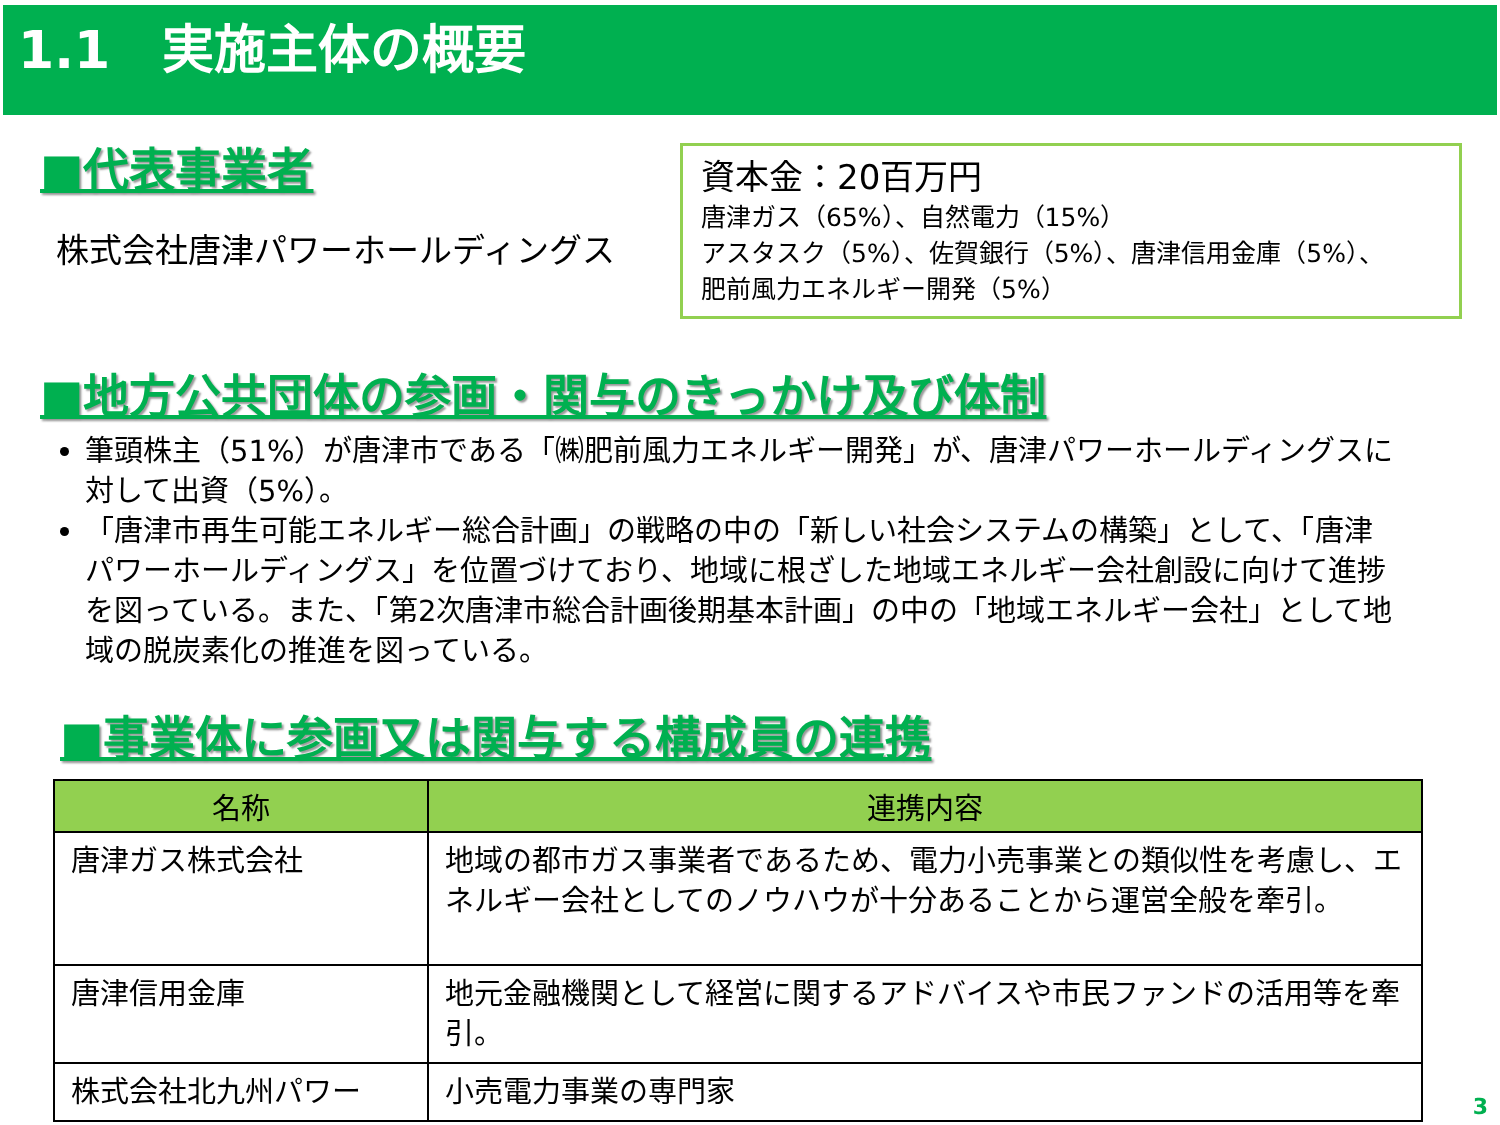1.1　実施主体の概要
■代表事業者
株式会社唐津パワーホールディングス
資本金：20百万円
唐津ガス（65%）、自然電力（15%）
アスタスク（5%）、佐賀銀行（5%）、唐津信用金庫（5%）、
肥前風力エネルギー開発（5%）
■地方公共団体の参画・関与のきっかけ及び体制
筆頭株主（51%）が唐津市である「㈱肥前風力エネルギー開発」が、唐津パワーホールディングスに対して出資（5%）。
「唐津市再生可能エネルギー総合計画」の戦略の中の「新しい社会システムの構築」として、「唐津パワーホールディングス」を位置づけており、地域に根ざした地域エネルギー会社創設に向けて進捗を図っている。また、「第2次唐津市総合計画後期基本計画」の中の「地域エネルギー会社」として地域の脱炭素化の推進を図っている。
■事業体に参画又は関与する構成員の連携
| 名称 | 連携内容 |
| --- | --- |
| 唐津ガス株式会社 | 地域の都市ガス事業者であるため、電力小売事業との類似性を考慮し、エネルギー会社としてのノウハウが十分あることから運営全般を牽引。 |
| 唐津信用金庫 | 地元金融機関として経営に関するアドバイスや市民ファンドの活用等を牽引。 |
| 株式会社北九州パワー | 小売電力事業の専門家 |
3